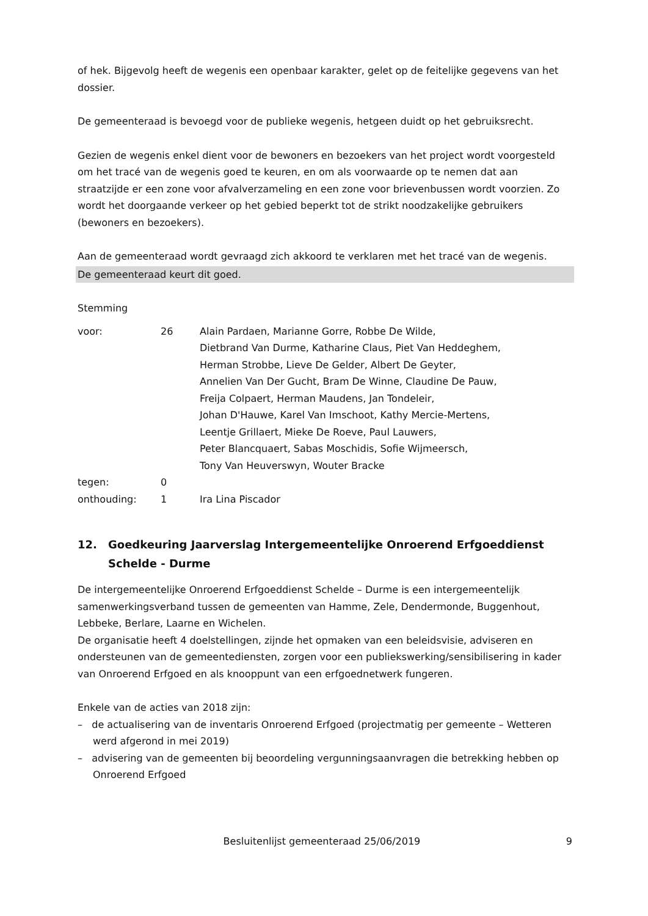of hek. Bijgevolg heeft de wegenis een openbaar karakter, gelet op de feitelijke gegevens van het dossier.
De gemeenteraad is bevoegd voor de publieke wegenis, hetgeen duidt op het gebruiksrecht.
Gezien de wegenis enkel dient voor de bewoners en bezoekers van het project wordt voorgesteld om het tracé van de wegenis goed te keuren, en om als voorwaarde op te nemen dat aan straatzijde er een zone voor afvalverzameling en een zone voor brievenbussen wordt voorzien. Zo wordt het doorgaande verkeer op het gebied beperkt tot de strikt noodzakelijke gebruikers (bewoners en bezoekers).
Aan de gemeenteraad wordt gevraagd zich akkoord te verklaren met het tracé van de wegenis.
De gemeenteraad keurt dit goed.
Stemming
| voor: | 26 | Alain Pardaen, Marianne Gorre, Robbe De Wilde, Dietbrand Van Durme, Katharine Claus, Piet Van Heddeghem, Herman Strobbe, Lieve De Gelder, Albert De Geyter, Annelien Van Der Gucht, Bram De Winne, Claudine De Pauw, Freija Colpaert, Herman Maudens, Jan Tondeleir, Johan D'Hauwe, Karel Van Imschoot, Kathy Mercie-Mertens, Leentje Grillaert, Mieke De Roeve, Paul Lauwers, Peter Blancquaert, Sabas Moschidis, Sofie Wijmeersch, Tony Van Heuverswyn, Wouter Bracke |
| tegen: | 0 | |
| onthouding: | 1 | Ira Lina Piscador |
12. Goedkeuring Jaarverslag Intergemeentelijke Onroerend Erfgoeddienst Schelde - Durme
De intergemeentelijke Onroerend Erfgoeddienst Schelde – Durme is een intergemeentelijk samenwerkingsverband tussen de gemeenten van Hamme, Zele, Dendermonde, Buggenhout, Lebbeke, Berlare, Laarne en Wichelen.
De organisatie heeft 4 doelstellingen, zijnde het opmaken van een beleidsvisie, adviseren en ondersteunen van de gemeentediensten, zorgen voor een publiekswerking/sensibilisering in kader van Onroerend Erfgoed en als knooppunt van een erfgoednetwerk fungeren.
Enkele van de acties van 2018 zijn:
– de actualisering van de inventaris Onroerend Erfgoed (projectmatig per gemeente – Wetteren werd afgerond in mei 2019)
– advisering van de gemeenten bij beoordeling vergunningsaanvragen die betrekking hebben op Onroerend Erfgoed
Besluitenlijst gemeenteraad 25/06/2019 9